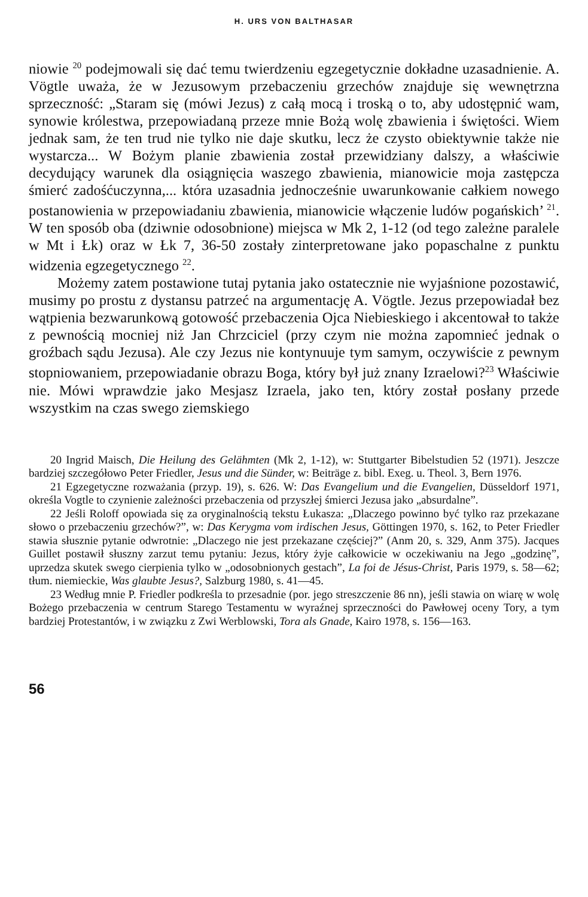H. URS VON BALTHASAR
niowie <sup>20</sup> podejmowali się dać temu twierdzeniu egzegetycznie dokładne uzasadnienie. A. Vögtle uważa, że w Jezusowym przebaczeniu grzechów znajduje się wewnętrzna sprzeczność: „Staram się (mówi Jezus) z całą mocą i troską o to, aby udostępnić wam, synowie królestwa, przepowiadaną przeze mnie Bożą wolę zbawienia i świętości. Wiem jednak sam, że ten trud nie tylko nie daje skutku, lecz że czysto obiektywnie także nie wystarcza... W Bożym planie zbawienia został przewidziany dalszy, a właściwie decydujący warunek dla osiągnięcia waszego zbawienia, mianowicie moja zastępcza śmierć zadośćuczynna,... która uzasadnia jednocześnie uwarunkowanie całkiem nowego postanowienia w przepowiadaniu zbawienia, mianowicie włączenie ludów pogańskich’ <sup>21</sup>. W ten sposób oba (dziwnie odosobnione) miejsca w Mk 2, 1-12 (od tego zależne paralele w Mt i Łk) oraz w Łk 7, 36-50 zostały zinterpretowane jako popaschalne z punktu widzenia egzegetycznego <sup>22</sup>.
Możemy zatem postawione tutaj pytania jako ostatecznie nie wyjaśnione pozostawić, musimy po prostu z dystansu patrzeć na argumentację A. Vögtle. Jezus przepowiadał bez wątpienia bezwarunkową gotowość przebaczenia Ojca Niebieskiego i akcentował to także z pewnością mocniej niż Jan Chrzciciel (przy czym nie można zapomnieć jednak o groźbach sądu Jezusa). Ale czy Jezus nie kontynuuje tym samym, oczywiście z pewnym stopniowaniem, przepowiadanie obrazu Boga, który był już znany Izraelowi?<sup>23</sup> Właściwie nie. Mówi wprawdzie jako Mesjasz Izraela, jako ten, który został posłany przede wszystkim na czas swego ziemskiego
20 Ingrid Maisch, Die Heilung des Gelähmten (Mk 2, 1-12), w: Stuttgarter Bibelstudien 52 (1971). Jeszcze bardziej szczegółowo Peter Friedler, Jesus und die Sünder, w: Beiträge z. bibl. Exeg. u. Theol. 3, Bern 1976.
21 Egzegetyczne rozważania (przyp. 19), s. 626. W: Das Evangelium und die Evangelien, Düsseldorf 1971, określa Vogtle to czynienie zależności przebaczenia od przyszłej śmierci Jezusa jako „absurdalne”.
22 Jeśli Roloff opowiada się za oryginalnością tekstu Łukasza: „Dlaczego powinno być tylko raz przekazane słowo o przebaczeniu grzechów?”, w: Das Kerygma vom irdischen Jesus, Göttingen 1970, s. 162, to Peter Friedler stawia słusznie pytanie odwrotnie: „Dlaczego nie jest przekazane częściej?” (Anm 20, s. 329, Anm 375). Jacques Guillet postawił słuszny zarzut temu pytaniu: Jezus, który żyje całkowicie w oczekiwaniu na Jego „godzinę”, uprzedza skutek swego cierpienia tylko w „odosobnionych gestach”, La foi de Jésus-Christ, Paris 1979, s. 58—62; tłum. niemieckie, Was glaubte Jesus?, Salzburg 1980, s. 41—45.
23 Według mnie P. Friedler podkreśla to przesadnie (por. jego streszczenie 86 nn), jeśli stawia on wiarę w wolę Bożego przebaczenia w centrum Starego Testamentu w wyraźnej sprzeczności do Pawłowej oceny Tory, a tym bardziej Protestantów, i w związku z Zwi Werblowski, Tora als Gnade, Kairo 1978, s. 156—163.
56